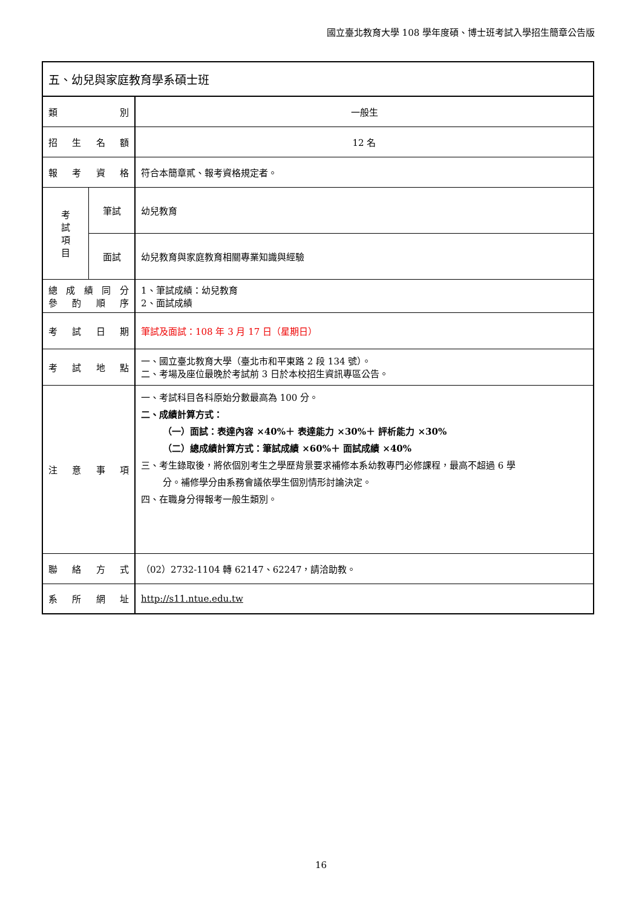國立臺北教育大學 108 學年度碩、博士班考試入學招生簡章公告版
| 五、幼兒與家庭教育學系碩士班 | | |
| 類 別 | | 一般生 |
| 招 生 名 額 | | 12 名 |
| 報 考 資 格 | | 符合本簡章貳、報考資格規定者。 |
| 考 試 項 目 | 筆試 | 幼兒教育 |
| | 面試 | 幼兒教育與家庭教育相關專業知識與經驗 |
| 總 成 績 同 分 參 酌 順 序 | | 1、筆試成績：幼兒教育 2、面試成績 |
| 考 試 日 期 | | 筆試及面試：108 年 3 月 17 日（星期日） |
| 考 試 地 點 | | 一、國立臺北教育大學（臺北市和平東路 2 段 134 號）。 二、考場及座位最晚於考試前 3 日於本校招生資訊專區公告。 |
| 注 意 事 項 | | 一、考試科目各科原始分數最高為 100 分。 二、成績計算方式： （一）面試：表達內容 ×40%＋ 表達能力 ×30%＋ 評析能力 ×30% （二）總成績計算方式：筆試成績 ×60%＋ 面試成績 ×40% 三、考生錄取後，將依個別考生之學歷背景要求補修本系幼教專門必修課程，最高不超過 6 學 分。補修學分由系務會議依學生個別情形討論決定。 四、在職身分得報考一般生類別。 |
| 聯 絡 方 式 | | （02）2732-1104 轉 62147、62247，請洽助教。 |
| 系 所 網 址 | | http://s11.ntue.edu.tw |
16